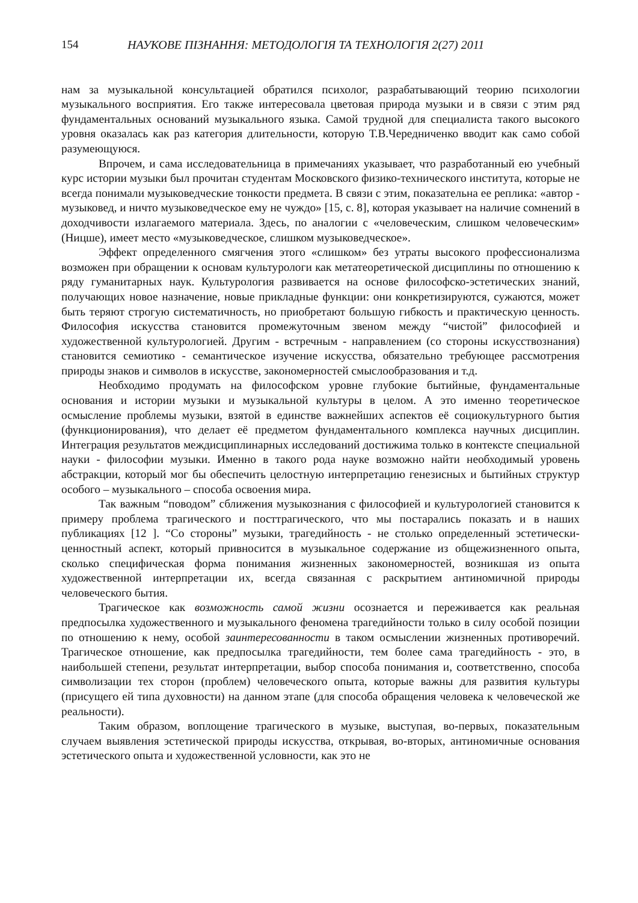154 НАУКОВЕ ПІЗНАННЯ: МЕТОДОЛОГІЯ ТА ТЕХНОЛОГІЯ 2(27) 2011
нам за музыкальной консультацией обратился психолог, разрабатывающий теорию психологии музыкального восприятия. Его также интересовала цветовая природа музыки и в связи с этим ряд фундаментальных оснований музыкального языка. Самой трудной для специалиста такого высокого уровня оказалась как раз категория длительности, которую Т.В.Чередниченко вводит как само собой разумеющуюся.
Впрочем, и сама исследовательница в примечаниях указывает, что разработанный ею учебный курс истории музыки был прочитан студентам Московского физико-технического института, которые не всегда понимали музыковедческие тонкости предмета. В связи с этим, показательна ее реплика: «автор - музыковед, и ничто музыковедческое ему не чуждо» [15, с. 8], которая указывает на наличие сомнений в доходчивости излагаемого материала. Здесь, по аналогии с «человеческим, слишком человеческим» (Ницше), имеет место «музыковедческое, слишком музыковедческое».
Эффект определенного смягчения этого «слишком» без утраты высокого профессионализма возможен при обращении к основам культурологи как метатеоретической дисциплины по отношению к ряду гуманитарных наук. Культурология развивается на основе философско-эстетических знаний, получающих новое назначение, новые прикладные функции: они конкретизируются, сужаются, может быть теряют строгую систематичность, но приобретают большую гибкость и практическую ценность. Философия искусства становится промежуточным звеном между “чистой” философией и художественной культурологией. Другим - встречным - направлением (со стороны искусствознания) становится семиотико - семантическое изучение искусства, обязательно требующее рассмотрения природы знаков и символов в искусстве, закономерностей смыслообразования и т.д.
Необходимо продумать на философском уровне глубокие бытийные, фундаментальные основания и истории музыки и музыкальной культуры в целом. А это именно теоретическое осмысление проблемы музыки, взятой в единстве важнейших аспектов её социокультурного бытия (функционирования), что делает её предметом фундаментального комплекса научных дисциплин. Интеграция результатов междисциплинарных исследований достижима только в контексте специальной науки - философии музыки. Именно в такого рода науке возможно найти необходимый уровень абстракции, который мог бы обеспечить целостную интерпретацию генезисных и бытийных структур особого – музыкального – способа освоения мира.
Так важным “поводом” сближения музыкознания с философией и культурологией становится к примеру проблема трагического и посттрагического, что мы постарались показать и в наших публикациях [12 ]. “Со стороны” музыки, трагедийность - не столько определенный эстетически-ценностный аспект, который привносится в музыкальное содержание из общежизненного опыта, сколько специфическая форма понимания жизненных закономерностей, возникшая из опыта художественной интерпретации их, всегда связанная с раскрытием антиномичной природы человеческого бытия.
Трагическое как возможность самой жизни осознается и переживается как реальная предпосылка художественного и музыкального феномена трагедийности только в силу особой позиции по отношению к нему, особой заинтересованности в таком осмыслении жизненных противоречий. Трагическое отношение, как предпосылка трагедийности, тем более сама трагедийность - это, в наибольшей степени, результат интерпретации, выбор способа понимания и, соответственно, способа символизации тех сторон (проблем) человеческого опыта, которые важны для развития культуры (присущего ей типа духовности) на данном этапе (для способа обращения человека к человеческой же реальности).
Таким образом, воплощение трагического в музыке, выступая, во-первых, показательным случаем выявления эстетической природы искусства, открывая, во-вторых, антиномичные основания эстетического опыта и художественной условности, как это не